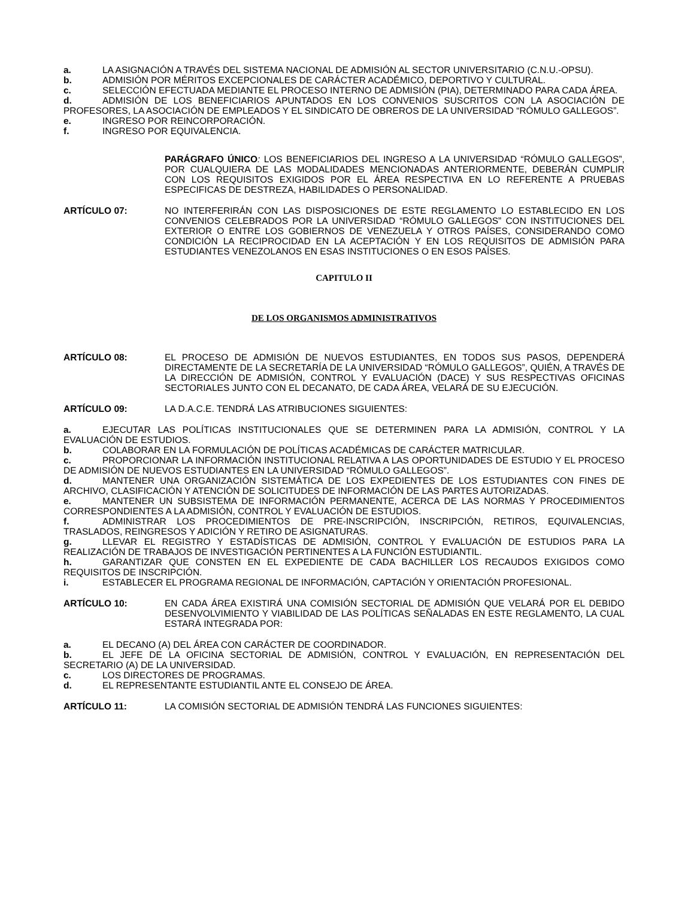a. LA ASIGNACIÓN A TRAVÉS DEL SISTEMA NACIONAL DE ADMISIÓN AL SECTOR UNIVERSITARIO (C.N.U.-OPSU).
b. ADMISIÓN POR MÉRITOS EXCEPCIONALES DE CARÁCTER ACADÉMICO, DEPORTIVO Y CULTURAL.
c. SELECCIÓN EFECTUADA MEDIANTE EL PROCESO INTERNO DE ADMISIÓN (PIA), DETERMINADO PARA CADA ÁREA.
d. ADMISIÓN DE LOS BENEFICIARIOS APUNTADOS EN LOS CONVENIOS SUSCRITOS CON LA ASOCIACIÓN DE PROFESORES, LA ASOCIACIÓN DE EMPLEADOS Y EL SINDICATO DE OBREROS DE LA UNIVERSIDAD “RÓMULO GALLEGOS”.
e. INGRESO POR REINCORPORACIÓN.
f. INGRESO POR EQUIVALENCIA.
PARÁGRAFO ÚNICO: LOS BENEFICIARIOS DEL INGRESO A LA UNIVERSIDAD “RÓMULO GALLEGOS”, POR CUALQUIERA DE LAS MODALIDADES MENCIONADAS ANTERIORMENTE, DEBERÁN CUMPLIR CON LOS REQUISITOS EXIGIDOS POR EL ÁREA RESPECTIVA EN LO REFERENTE A PRUEBAS ESPECIFICAS DE DESTREZA, HABILIDADES O PERSONALIDAD.
ARTÍCULO 07: NO INTERFERIRÁN CON LAS DISPOSICIONES DE ESTE REGLAMENTO LO ESTABLECIDO EN LOS CONVENIOS CELEBRADOS POR LA UNIVERSIDAD “RÓMULO GALLEGOS” CON INSTITUCIONES DEL EXTERIOR O ENTRE LOS GOBIERNOS DE VENEZUELA Y OTROS PAÍSES, CONSIDERANDO COMO CONDICIÓN LA RECIPROCIDAD EN LA ACEPTACIÓN Y EN LOS REQUISITOS DE ADMISIÓN PARA ESTUDIANTES VENEZOLANOS EN ESAS INSTITUCIONES O EN ESOS PAÍSES.
CAPITULO II
DE LOS ORGANISMOS ADMINISTRATIVOS
ARTÍCULO 08: EL PROCESO DE ADMISIÓN DE NUEVOS ESTUDIANTES, EN TODOS SUS PASOS, DEPENDERÁ DIRECTAMENTE DE LA SECRETARÍA DE LA UNIVERSIDAD “RÓMULO GALLEGOS”, QUIÉN, A TRAVÉS DE LA DIRECCIÓN DE ADMISIÓN, CONTROL Y EVALUACIÓN (DACE) Y SUS RESPECTIVAS OFICINAS SECTORIALES JUNTO CON EL DECANATO, DE CADA ÁREA, VELARÁ DE SU EJECUCIÓN.
ARTÍCULO 09: LA D.A.C.E. TENDRÁ LAS ATRIBUCIONES SIGUIENTES:
a. EJECUTAR LAS POLÍTICAS INSTITUCIONALES QUE SE DETERMINEN PARA LA ADMISIÓN, CONTROL Y LA EVALUACIÓN DE ESTUDIOS.
b. COLABORAR EN LA FORMULACIÓN DE POLÍTICAS ACADÉMICAS DE CARÁCTER MATRICULAR.
c. PROPORCIONAR LA INFORMACIÓN INSTITUCIONAL RELATIVA A LAS OPORTUNIDADES DE ESTUDIO Y EL PROCESO DE ADMISIÓN DE NUEVOS ESTUDIANTES EN LA UNIVERSIDAD “RÓMULO GALLEGOS”.
d. MANTENER UNA ORGANIZACIÓN SISTEMÁTICA DE LOS EXPEDIENTES DE LOS ESTUDIANTES CON FINES DE ARCHIVO, CLASIFICACIÓN Y ATENCIÓN DE SOLICITUDES DE INFORMACIÓN DE LAS PARTES AUTORIZADAS.
e. MANTENER UN SUBSISTEMA DE INFORMACIÓN PERMANENTE, ACERCA DE LAS NORMAS Y PROCEDIMIENTOS CORRESPONDIENTES A LA ADMISIÓN, CONTROL Y EVALUACIÓN DE ESTUDIOS.
f. ADMINISTRAR LOS PROCEDIMIENTOS DE PRE-INSCRIPCIÓN, INSCRIPCIÓN, RETIROS, EQUIVALENCIAS, TRASLADOS, REINGRESOS Y ADICIÓN Y RETIRO DE ASIGNATURAS.
g. LLEVAR EL REGISTRO Y ESTADÍSTICAS DE ADMISIÓN, CONTROL Y EVALUACIÓN DE ESTUDIOS PARA LA REALIZACIÓN DE TRABAJOS DE INVESTIGACIÓN PERTINENTES A LA FUNCIÓN ESTUDIANTIL.
h. GARANTIZAR QUE CONSTEN EN EL EXPEDIENTE DE CADA BACHILLER LOS RECAUDOS EXIGIDOS COMO REQUISITOS DE INSCRIPCIÓN.
i. ESTABLECER EL PROGRAMA REGIONAL DE INFORMACIÓN, CAPTACIÓN Y ORIENTACIÓN PROFESIONAL.
ARTÍCULO 10: EN CADA ÁREA EXISTIRÁ UNA COMISIÓN SECTORIAL DE ADMISIÓN QUE VELARÁ POR EL DEBIDO DESENVOLVIMIENTO Y VIABILIDAD DE LAS POLÍTICAS SEÑALADAS EN ESTE REGLAMENTO, LA CUAL ESTARÁ INTEGRADA POR:
a. EL DECANO (A) DEL ÁREA CON CARÁCTER DE COORDINADOR.
b. EL JEFE DE LA OFICINA SECTORIAL DE ADMISIÓN, CONTROL Y EVALUACIÓN, EN REPRESENTACIÓN DEL SECRETARIO (A) DE LA UNIVERSIDAD.
c. LOS DIRECTORES DE PROGRAMAS.
d. EL REPRESENTANTE ESTUDIANTIL ANTE EL CONSEJO DE ÁREA.
ARTÍCULO 11: LA COMISIÓN SECTORIAL DE ADMISIÓN TENDRÁ LAS FUNCIONES SIGUIENTES: